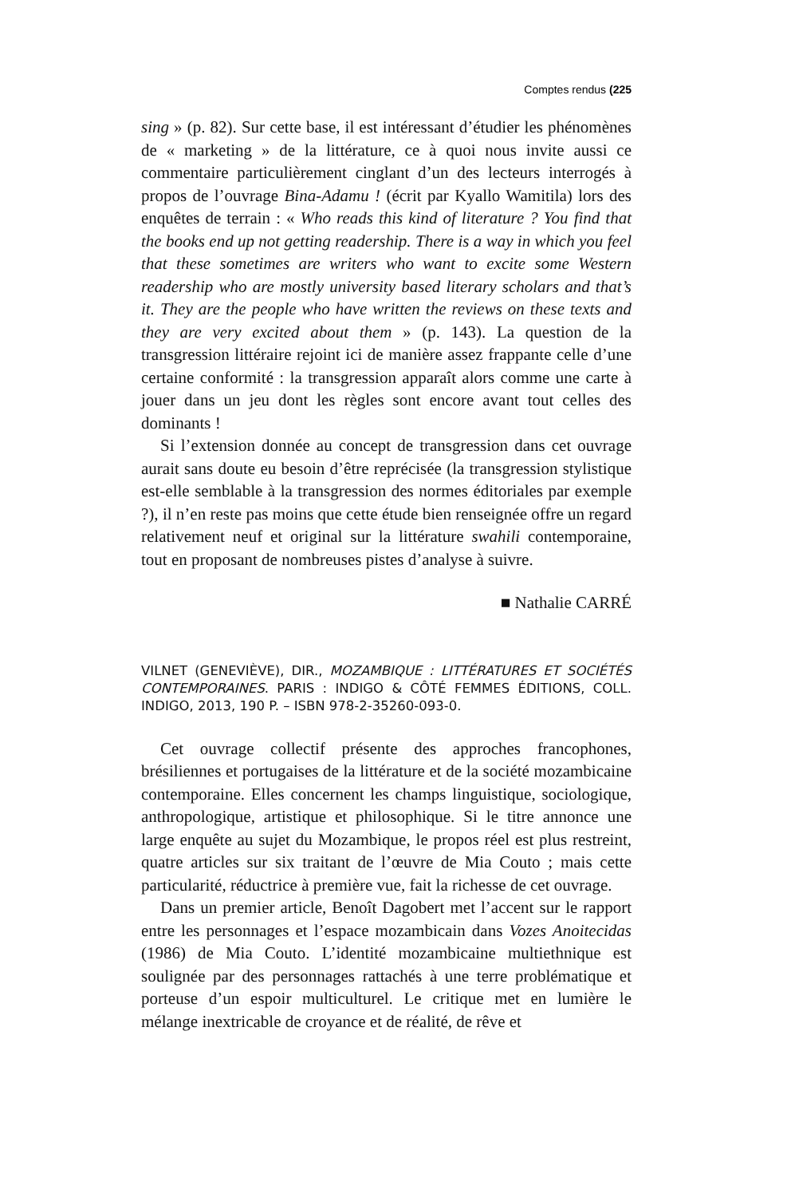Comptes rendus (225
sing » (p. 82). Sur cette base, il est intéressant d’étudier les phénomènes de « marketing » de la littérature, ce à quoi nous invite aussi ce commentaire particulièrement cinglant d’un des lecteurs interrogés à propos de l’ouvrage Bina-Adamu ! (écrit par Kyallo Wamitila) lors des enquêtes de terrain : « Who reads this kind of literature ? You find that the books end up not getting readership. There is a way in which you feel that these sometimes are writers who want to excite some Western readership who are mostly university based literary scholars and that’s it. They are the people who have written the reviews on these texts and they are very excited about them » (p. 143). La question de la transgression littéraire rejoint ici de manière assez frappante celle d’une certaine conformité : la transgression apparaît alors comme une carte à jouer dans un jeu dont les règles sont encore avant tout celles des dominants !
Si l’extension donnée au concept de transgression dans cet ouvrage aurait sans doute eu besoin d’être reprécisée (la transgression stylistique est-elle semblable à la transgression des normes éditoriales par exemple ?), il n’en reste pas moins que cette étude bien renseignée offre un regard relativement neuf et original sur la littérature swahili contemporaine, tout en proposant de nombreuses pistes d’analyse à suivre.
■ Nathalie CARRÉ
VILNET (GENEVIÈVE), DIR., MOZAMBIQUE : LITTÉRATURES ET SOCIÉTÉS CONTEMPORAINES. PARIS : INDIGO & CÔTÉ FEMMES ÉDITIONS, COLL. INDIGO, 2013, 190 P. – ISBN 978-2-35260-093-0.
Cet ouvrage collectif présente des approches francophones, brésiliennes et portugaises de la littérature et de la société mozambicaine contemporaine. Elles concernent les champs linguistique, sociologique, anthropologique, artistique et philosophique. Si le titre annonce une large enquête au sujet du Mozambique, le propos réel est plus restreint, quatre articles sur six traitant de l’œuvre de Mia Couto ; mais cette particularité, réductrice à première vue, fait la richesse de cet ouvrage.
Dans un premier article, Benoît Dagobert met l’accent sur le rapport entre les personnages et l’espace mozambicain dans Vozes Anoitecidas (1986) de Mia Couto. L’identité mozambicaine multiethnique est soulignée par des personnages rattachés à une terre problématique et porteuse d’un espoir multiculturel. Le critique met en lumière le mélange inextricable de croyance et de réalité, de rêve et